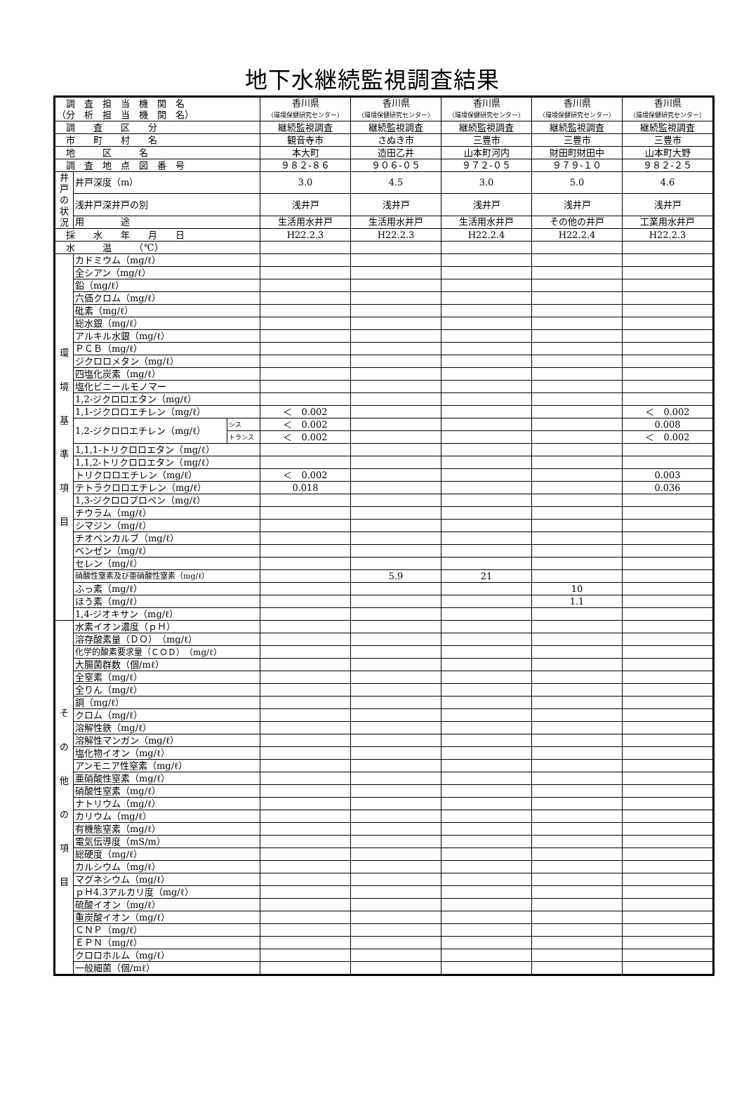地下水継続監視調査結果
| 調 査 担 当 機 関 名 （分 析 担 当 機 関 名） | | | 香川県 （環境保健研究センター） | 香川県 （環境保健研究センター） | 香川県 （環境保健研究センター） | 香川県 （環境保健研究センター） | 香川県 （環境保健研究センター） |
| 調 査 区 分 | | | 継続監視調査 | 継続監視調査 | 継続監視調査 | 継続監視調査 | 継続監視調査 |
| 市 町 村 名 | | | 観音寺市 | さぬき市 | 三豊市 | 三豊市 | 三豊市 |
| 地 区 名 | | | 本大町 | 造田乙井 | 山本町河内 | 財田町財田中 | 山本町大野 |
| 調 査 地 点 図 番 号 | | | ９８２-８６ | ９０６-０５ | ９７２-０５ | ９７９-１０ | ９８２-２５ |
| 井戸の状況 | 井戸深度（m） | | 3.0 | 4.5 | 3.0 | 5.0 | 4.6 |
| | 浅井戸深井戸の別 | | 浅井戸 | 浅井戸 | 浅井戸 | 浅井戸 | 浅井戸 |
| | 用 途 | | 生活用水井戸 | 生活用水井戸 | 生活用水井戸 | その他の井戸 | 工業用水井戸 |
| 採 水 年 月 日 | | | H22.2.3 | H22.2.3 | H22.2.4 | H22.2.4 | H22.2.3 |
| 水 温 （℃） | | | | | | | |
| 環 境 基 準 項 目 | カドミウム（mg/ℓ） | | | | | | |
| | 全シアン（mg/ℓ） | | | | | | |
| | 鉛（mg/ℓ） | | | | | | |
| | 六価クロム（mg/ℓ） | | | | | | |
| | 砒素（mg/ℓ） | | | | | | |
| | 総水銀（mg/ℓ） | | | | | | |
| | アルキル水銀（mg/ℓ） | | | | | | |
| | ＰＣＢ（mg/ℓ） | | | | | | |
| | ジクロロメタン（mg/ℓ） | | | | | | |
| | 四塩化炭素（mg/ℓ） | | | | | | |
| | 塩化ビニールモノマー | | | | | | |
| | 1,2-ジクロロエタン（mg/ℓ） | | | | | | |
| | 1,1-ジクロロエチレン（mg/ℓ） | | ＜ 0.002 | | | | ＜ 0.002 |
| | 1,2-ジクロロエチレン（mg/ℓ） | シス | ＜ 0.002 | | | | 0.008 |
| | | トランス | ＜ 0.002 | | | | ＜ 0.002 |
| | 1,1,1-トリクロロエタン（mg/ℓ） | | | | | | |
| | 1,1,2-トリクロロエタン（mg/ℓ） | | | | | | |
| | トリクロロエチレン（mg/ℓ） | | ＜ 0.002 | | | | 0.003 |
| | テトラクロロエチレン（mg/ℓ） | | 0.018 | | | | 0.036 |
| | 1,3-ジクロロプロペン（mg/ℓ） | | | | | | |
| | チウラム（mg/ℓ） | | | | | | |
| | シマジン（mg/ℓ） | | | | | | |
| | チオベンカルブ（mg/ℓ） | | | | | | |
| | ベンゼン（mg/ℓ） | | | | | | |
| | セレン（mg/ℓ） | | | | | | |
| | 硝酸性窒素及び亜硝酸性窒素（mg/ℓ） | | | 5.9 | 21 | | |
| | ふっ素（mg/ℓ） | | | | | 10 | |
| | ほう素（mg/ℓ） | | | | | 1.1 | |
| | 1,4-ジオキサン（mg/ℓ） | | | | | | |
| そ の 他 の 項 目 | 水素イオン濃度（ｐＨ） | | | | | | |
| | 溶存酸素量（ＤＯ）（mg/ℓ） | | | | | | |
| | 化学的酸素要求量（ＣＯＤ）（mg/ℓ） | | | | | | |
| | 大腸菌群数（個/mℓ） | | | | | | |
| | 全窒素（mg/ℓ） | | | | | | |
| | 全りん（mg/ℓ） | | | | | | |
| | 銅（mg/ℓ） | | | | | | |
| | クロム（mg/ℓ） | | | | | | |
| | 溶解性鉄（mg/ℓ） | | | | | | |
| | 溶解性マンガン（mg/ℓ） | | | | | | |
| | 塩化物イオン（mg/ℓ） | | | | | | |
| | アンモニア性窒素（mg/ℓ） | | | | | | |
| | 亜硝酸性窒素（mg/ℓ） | | | | | | |
| | 硝酸性窒素（mg/ℓ） | | | | | | |
| | ナトリウム（mg/ℓ） | | | | | | |
| | カリウム（mg/ℓ） | | | | | | |
| | 有機態窒素（mg/ℓ） | | | | | | |
| | 電気伝導度（mS/m） | | | | | | |
| | 総硬度（mg/ℓ） | | | | | | |
| | カルシウム（mg/ℓ） | | | | | | |
| | マグネシウム（mg/ℓ） | | | | | | |
| | ｐＨ4.3アルカリ度（mg/ℓ） | | | | | | |
| | 硫酸イオン（mg/ℓ） | | | | | | |
| | 重炭酸イオン（mg/ℓ） | | | | | | |
| | ＣＮＰ（mg/ℓ） | | | | | | |
| | ＥＰＮ（mg/ℓ） | | | | | | |
| | クロロホルム（mg/ℓ） | | | | | | |
| | 一般細菌（個/mℓ） | | | | | | |